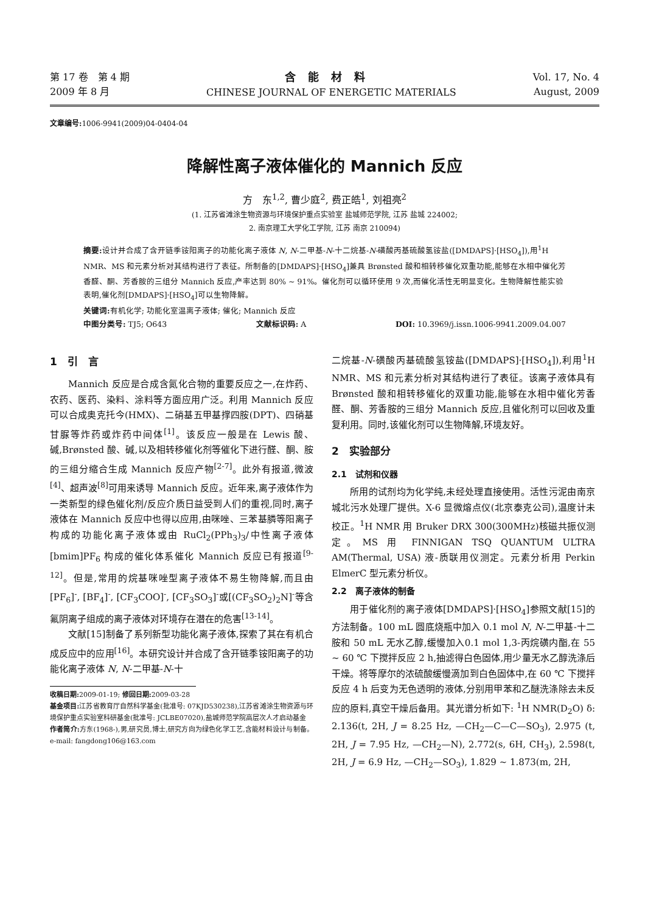第 17 卷　第 4 期
2009 年 8 月
含能材料
CHINESE JOURNAL OF ENERGETIC MATERIALS
Vol. 17, No. 4
August, 2009
文章编号: 1006-9941(2009)04-0404-04
降解性离子液体催化的 Mannich 反应
方　东<sup>1,2</sup>, 曹少庭<sup>2</sup>, 费正皓<sup>1</sup>, 刘祖亮<sup>2</sup>
(1. 江苏省滩涂生物资源与环境保护重点实验室 盐城师范学院, 江苏 盐城 224002;
2. 南京理工大学化工学院, 江苏 南京 210094)
摘要: 设计并合成了含开链季铵阳离子的功能化离子液体 N, N-二甲基-N-十二烷基-N-磺酸丙基硫酸氢铵盐([DMDAPS]·[HSO<sub>4</sub>]),用<sup>1</sup>H NMR、MS 和元素分析对其结构进行了表征。所制备的[DMDAPS]·[HSO<sub>4</sub>]兼具 Brønsted 酸和相转移催化双重功能,能够在水相中催化芳香醛、酮、芳香胺的三组分 Mannich 反应,产率达到 80% ~ 91%。催化剂可以循环使用 9 次,而催化活性无明显变化。生物降解性能实验表明,催化剂[DMDAPS]·[HSO<sub>4</sub>]可以生物降解。
关键词: 有机化学; 功能化室温离子液体; 催化; Mannich 反应
中图分类号: TJ5; O643 文献标识码: A DOI: 10.3969/j.issn.1006-9941.2009.04.007
1　引　言
Mannich 反应是合成含氮化合物的重要反应之一,在炸药、农药、医药、染料、涂料等方面应用广泛。利用 Mannich 反应可以合成奥克托今(HMX)、二硝基五甲基撑四胺(DPT)、四硝基甘脲等炸药或炸药中间体<sup>[1]</sup>。该反应一般是在 Lewis 酸、碱,Brønsted 酸、碱,以及相转移催化剂等催化下进行醛、酮、胺的三组分缩合生成 Mannich 反应产物<sup>[2-7]</sup>。此外有报道,微波<sup>[4]</sup>、超声波<sup>[8]</sup>可用来诱导 Mannich 反应。近年来,离子液体作为一类新型的绿色催化剂/反应介质日益受到人们的重视,同时,离子液体在 Mannich 反应中也得以应用,由咪唑、三苯基膦等阳离子构成的功能化离子液体或由 RuCl<sub>2</sub>(PPh<sub>3</sub>)<sub>3</sub>/中性离子液体[bmim]PF<sub>6</sub> 构成的催化体系催化 Mannich 反应已有报道<sup>[9-12]</sup>。但是,常用的烷基咪唑型离子液体不易生物降解,而且由[PF<sub>6</sub>]<sup>-</sup>, [BF<sub>4</sub>]<sup>-</sup>, [CF<sub>3</sub>COO]<sup>-</sup>, [CF<sub>3</sub>SO<sub>3</sub>]<sup>-</sup>或[(CF<sub>3</sub>SO<sub>2</sub>)<sub>2</sub>N]<sup>-</sup>等含氟阴离子组成的离子液体对环境存在潜在的危害<sup>[13-14]</sup>。
文献[15]制备了系列新型功能化离子液体,探索了其在有机合成反应中的应用<sup>[16]</sup>。本研究设计并合成了含开链季铵阳离子的功能化离子液体 N, N-二甲基-N-十
收稿日期: 2009-01-19; 修回日期: 2009-03-28
基金项目: 江苏省教育厅自然科学基金(批准号: 07KJD530238),江苏省滩涂生物资源与环境保护重点实验室科研基金(批准号: JCLBE07020),盐城师范学院高层次人才启动基金
作者简介: 方东(1968-),男,研究员,博士,研究方向为绿色化学工艺,含能材料设计与制备。e-mail: fangdong106@163.com
二烷基-N-磺酸丙基硫酸氢铵盐([DMDAPS]·[HSO<sub>4</sub>]),利用<sup>1</sup>H NMR、MS 和元素分析对其结构进行了表征。该离子液体具有 Brønsted 酸和相转移催化的双重功能,能够在水相中催化芳香醛、酮、芳香胺的三组分 Mannich 反应,且催化剂可以回收及重复利用。同时,该催化剂可以生物降解,环境友好。
2　实验部分
2.1　试剂和仪器
所用的试剂均为化学纯,未经处理直接使用。活性污泥由南京城北污水处理厂提供。X-6 显微熔点仪(北京泰克公司),温度计未校正。<sup>1</sup>H NMR 用 Bruker DRX 300(300MHz)核磁共振仪测定。MS 用 FINNIGAN TSQ QUANTUM ULTRA AM(Thermal, USA) 液-质联用仪测定。元素分析用 Perkin ElmerC 型元素分析仪。
2.2　离子液体的制备
用于催化剂的离子液体[DMDAPS]·[HSO<sub>4</sub>]参照文献[15]的方法制备。100 mL 圆底烧瓶中加入 0.1 mol N, N-二甲基-十二胺和 50 mL 无水乙醇,缓慢加入0.1 mol 1,3-丙烷磺内酯,在 55 ~ 60 ℃ 下搅拌反应 2 h,抽滤得白色固体,用少量无水乙醇洗涤后干燥。将等摩尔的浓硫酸缓慢滴加到白色固体中,在 60 ℃ 下搅拌反应 4 h 后变为无色透明的液体,分别用甲苯和乙醚洗涤除去未反应的原料,真空干燥后备用。其光谱分析如下: <sup>1</sup>H NMR(D<sub>2</sub>O) δ: 2.136(t, 2H, J = 8.25 Hz, —CH<sub>2</sub>—C—C—SO<sub>3</sub>), 2.975 (t, 2H, J = 7.95 Hz, —CH<sub>2</sub>—N), 2.772(s, 6H, CH<sub>3</sub>), 2.598(t, 2H, J = 6.9 Hz, —CH<sub>2</sub>—SO<sub>3</sub>), 1.829 ~ 1.873(m, 2H,